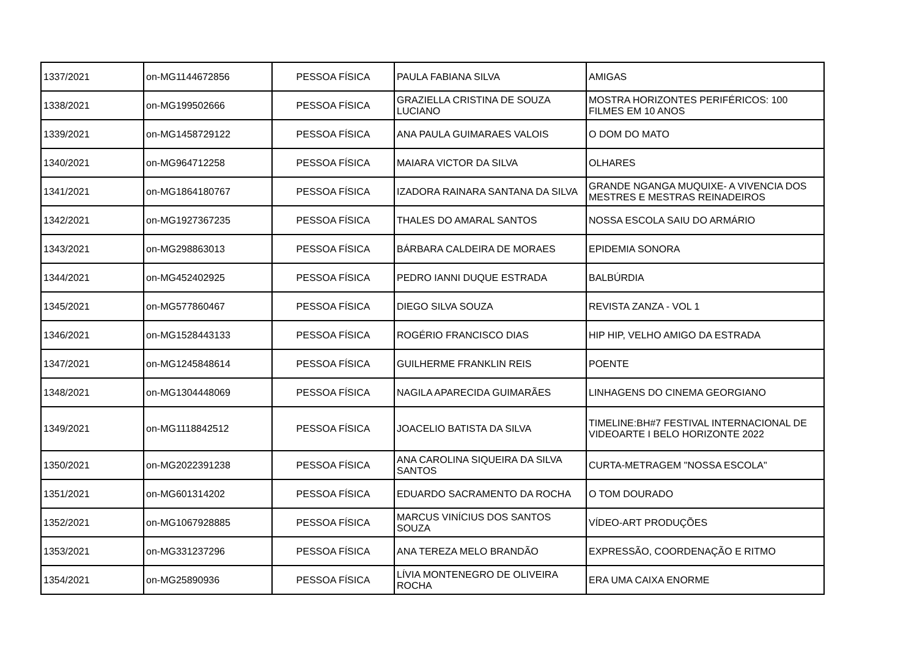| 1337/2021 | on-MG1144672856 | PESSOA FÍSICA | PAULA FABIANA SILVA | AMIGAS |
| 1338/2021 | on-MG199502666 | PESSOA FÍSICA | GRAZIELLA CRISTINA DE SOUZA LUCIANO | MOSTRA HORIZONTES PERIFÉRICOS: 100 FILMES EM 10 ANOS |
| 1339/2021 | on-MG1458729122 | PESSOA FÍSICA | ANA PAULA GUIMARAES VALOIS | O DOM DO MATO |
| 1340/2021 | on-MG964712258 | PESSOA FÍSICA | MAIARA VICTOR DA SILVA | OLHARES |
| 1341/2021 | on-MG1864180767 | PESSOA FÍSICA | IZADORA RAINARA SANTANA DA SILVA | GRANDE NGANGA MUQUIXE- A VIVENCIA DOS MESTRES E MESTRAS REINADEIROS |
| 1342/2021 | on-MG1927367235 | PESSOA FÍSICA | THALES DO AMARAL SANTOS | NOSSA ESCOLA SAIU DO ARMÁRIO |
| 1343/2021 | on-MG298863013 | PESSOA FÍSICA | BÁRBARA CALDEIRA DE MORAES | EPIDEMIA SONORA |
| 1344/2021 | on-MG452402925 | PESSOA FÍSICA | PEDRO IANNI DUQUE ESTRADA | BALBÚRDIA |
| 1345/2021 | on-MG577860467 | PESSOA FÍSICA | DIEGO SILVA SOUZA | REVISTA ZANZA - VOL 1 |
| 1346/2021 | on-MG1528443133 | PESSOA FÍSICA | ROGÉRIO FRANCISCO DIAS | HIP HIP, VELHO AMIGO DA ESTRADA |
| 1347/2021 | on-MG1245848614 | PESSOA FÍSICA | GUILHERME FRANKLIN REIS | POENTE |
| 1348/2021 | on-MG1304448069 | PESSOA FÍSICA | NAGILA APARECIDA GUIMARÃES | LINHAGENS DO CINEMA GEORGIANO |
| 1349/2021 | on-MG1118842512 | PESSOA FÍSICA | JOACELIO BATISTA DA SILVA | TIMELINE:BH#7 FESTIVAL INTERNACIONAL DE VIDEOARTE I BELO HORIZONTE 2022 |
| 1350/2021 | on-MG2022391238 | PESSOA FÍSICA | ANA CAROLINA SIQUEIRA DA SILVA SANTOS | CURTA-METRAGEM "NOSSA ESCOLA" |
| 1351/2021 | on-MG601314202 | PESSOA FÍSICA | EDUARDO SACRAMENTO DA ROCHA | O TOM DOURADO |
| 1352/2021 | on-MG1067928885 | PESSOA FÍSICA | MARCUS VINÍCIUS DOS SANTOS SOUZA | VÍDEO-ART PRODUÇÕES |
| 1353/2021 | on-MG331237296 | PESSOA FÍSICA | ANA TEREZA MELO BRANDÃO | EXPRESSÃO, COORDENAÇÃO E RITMO |
| 1354/2021 | on-MG25890936 | PESSOA FÍSICA | LÍVIA MONTENEGRO DE OLIVEIRA ROCHA | ERA UMA CAIXA ENORME |